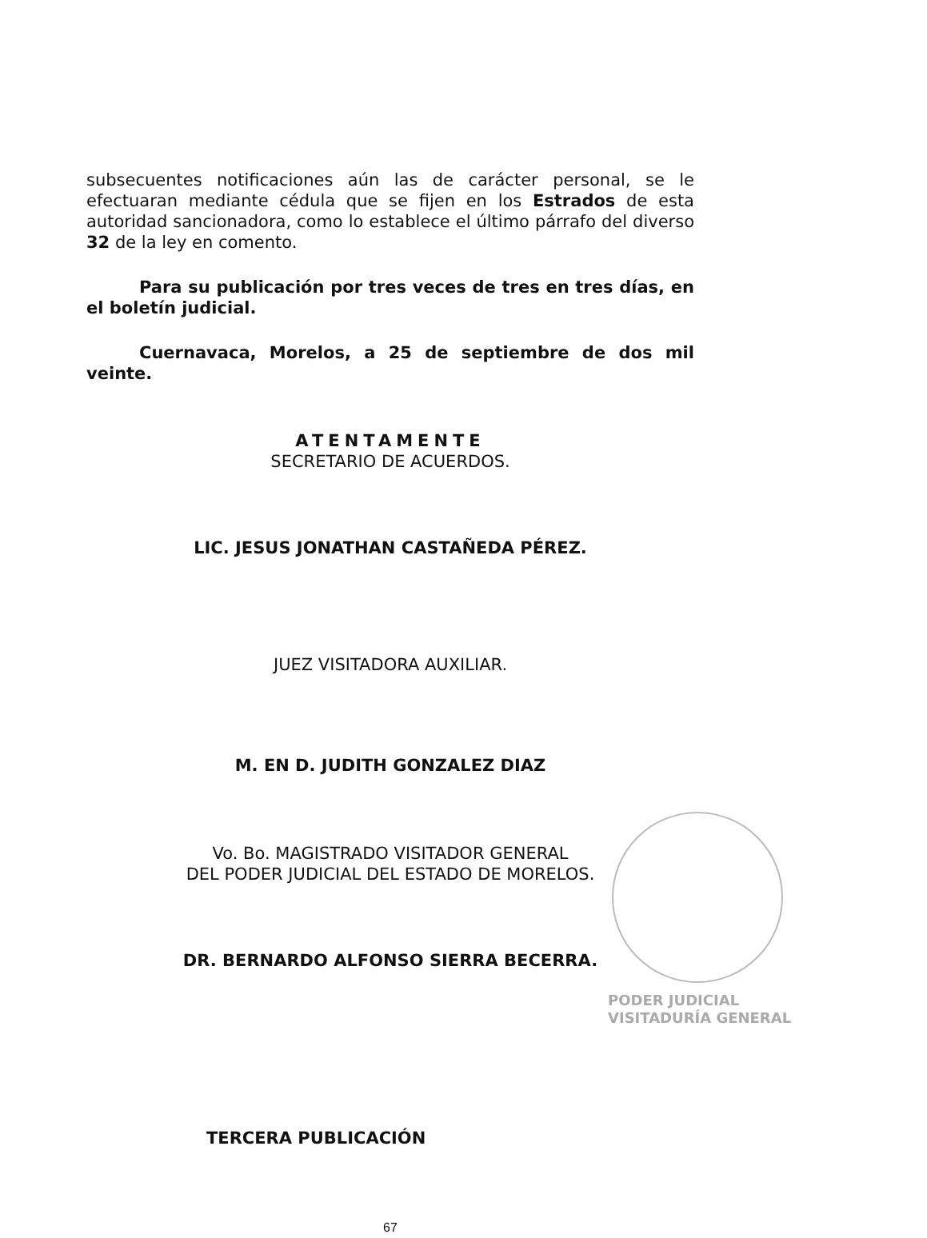subsecuentes notificaciones aún las de carácter personal, se le efectuaran mediante cédula que se fijen en los Estrados de esta autoridad sancionadora, como lo establece el último párrafo del diverso 32 de la ley en comento.
Para su publicación por tres veces de tres en tres días, en el boletín judicial.
Cuernavaca, Morelos, a 25 de septiembre de dos mil veinte.
ATENTAMENTE
SECRETARIO DE ACUERDOS.
LIC. JESUS JONATHAN CASTAÑEDA PÉREZ.
JUEZ VISITADORA AUXILIAR.
M. EN D. JUDITH GONZALEZ DIAZ
Vo. Bo. MAGISTRADO VISITADOR GENERAL
DEL PODER JUDICIAL DEL ESTADO DE MORELOS.
DR. BERNARDO ALFONSO SIERRA BECERRA.
TERCERA PUBLICACIÓN
67
PODER JUDICIAL
VISITADURÍA GENERAL